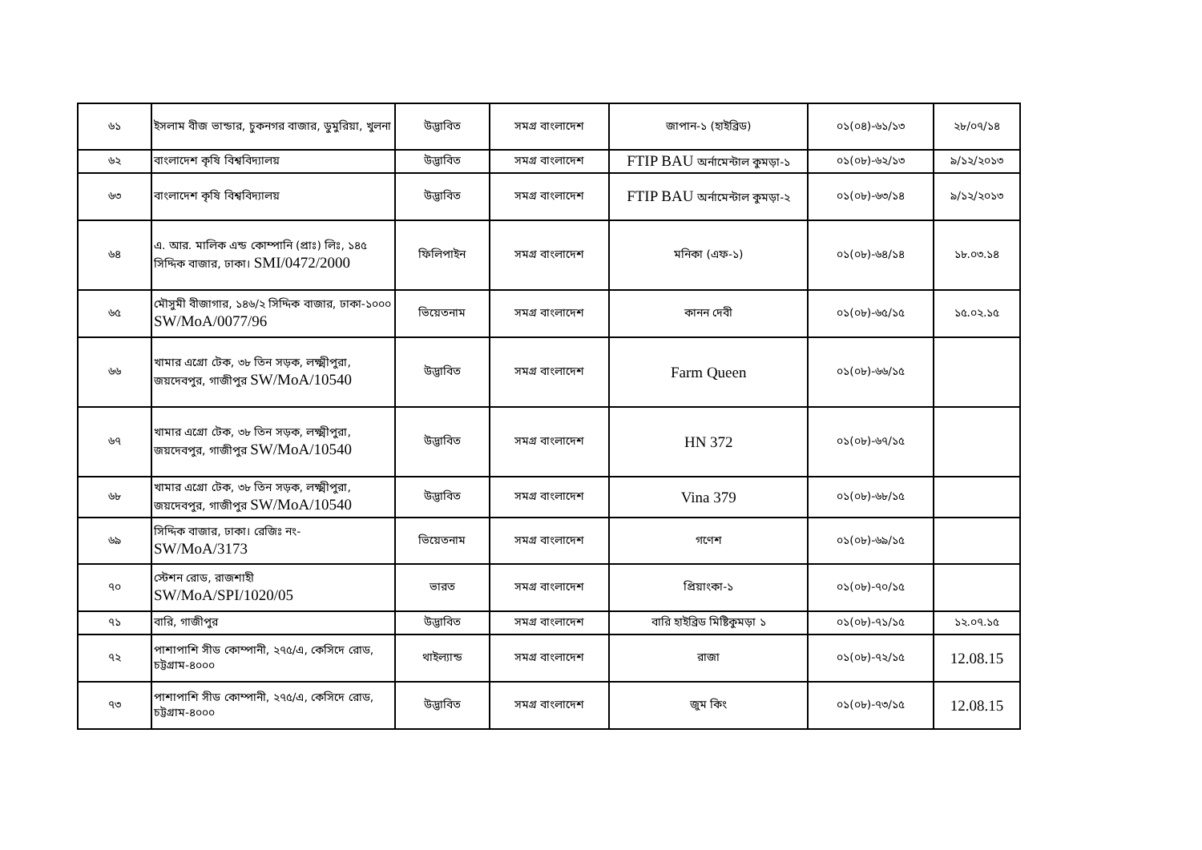| ৬১ | ইসলাম বীজ ভান্ডার, চুকনগর বাজার, ডুমুরিয়া, খুলনা | উদ্ভাবিত | সমগ্র বাংলাদেশ | জাপান-১ (হাইব্রিড) | ০১(০৪)-৬১/১৩ | ২৮/০৭/১৪ |
| ৬২ | বাংলাদেশ কৃষি বিশ্ববিদ্যালয় | উদ্ভাবিত | সমগ্র বাংলাদেশ | FTIP BAU অর্নামেন্টাল কুমড়া-১ | ০১(০৮)-৬২/১৩ | ৯/১২/২০১৩ |
| ৬৩ | বাংলাদেশ কৃষি বিশ্ববিদ্যালয় | উদ্ভাবিত | সমগ্র বাংলাদেশ | FTIP BAU অর্নামেন্টাল কুমড়া-২ | ০১(০৮)-৬৩/১৪ | ৯/১২/২০১৩ |
| ৬৪ | এ. আর. মালিক এন্ড কোম্পানি (প্রাঃ) লিঃ, ১৪৫ সিদ্দিক বাজার, ঢাকা। SMI/0472/2000 | ফিলিপাইন | সমগ্র বাংলাদেশ | মনিকা (এফ-১) | ০১(০৮)-৬৪/১৪ | ১৮.০৩.১৪ |
| ৬৫ | মৌসুমী বীজাগার, ১৪৬/২ সিদ্দিক বাজার, ঢাকা-১০০০ SW/MoA/0077/96 | ভিয়েতনাম | সমগ্র বাংলাদেশ | কানন দেবী | ০১(০৮)-৬৫/১৫ | ১৫.০২.১৫ |
| ৬৬ | খামার এগ্রো টেক, ৩৮ তিন সড়ক, লক্ষ্মীপুরা, জয়দেবপুর, গাজীপুর SW/MoA/10540 | উদ্ভাবিত | সমগ্র বাংলাদেশ | Farm Queen | ০১(০৮)-৬৬/১৫ | |
| ৬৭ | খামার এগ্রো টেক, ৩৮ তিন সড়ক, লক্ষ্মীপুরা, জয়দেবপুর, গাজীপুর SW/MoA/10540 | উদ্ভাবিত | সমগ্র বাংলাদেশ | HN 372 | ০১(০৮)-৬৭/১৫ | |
| ৬৮ | খামার এগ্রো টেক, ৩৮ তিন সড়ক, লক্ষ্মীপুরা, জয়দেবপুর, গাজীপুর SW/MoA/10540 | উদ্ভাবিত | সমগ্র বাংলাদেশ | Vina 379 | ০১(০৮)-৬৮/১৫ | |
| ৬৯ | সিদ্দিক বাজার, ঢাকা। রেজিঃ নং- SW/MoA/3173 | ভিয়েতনাম | সমগ্র বাংলাদেশ | গণেশ | ০১(০৮)-৬৯/১৫ | |
| ৭০ | স্টেশন রোড, রাজশাহী SW/MoA/SPI/1020/05 | ভারত | সমগ্র বাংলাদেশ | প্রিয়াংকা-১ | ০১(০৮)-৭০/১৫ | |
| ৭১ | বারি, গাজীপুর | উদ্ভাবিত | সমগ্র বাংলাদেশ | বারি হাইব্রিড মিষ্টিকুমড়া ১ | ০১(০৮)-৭১/১৫ | ১২.০৭.১৫ |
| ৭২ | পাশাপাশি সীড কোম্পানী, ২৭৫/এ, কেসিদে রোড, চট্টগ্রাম-৪০০০ | থাইল্যান্ড | সমগ্র বাংলাদেশ | রাজা | ০১(০৮)-৭২/১৫ | 12.08.15 |
| ৭৩ | পাশাপাশি সীড কোম্পানী, ২৭৫/এ, কেসিদে রোড, চট্টগ্রাম-৪০০০ | উদ্ভাবিত | সমগ্র বাংলাদেশ | জুম কিং | ০১(০৮)-৭৩/১৫ | 12.08.15 |